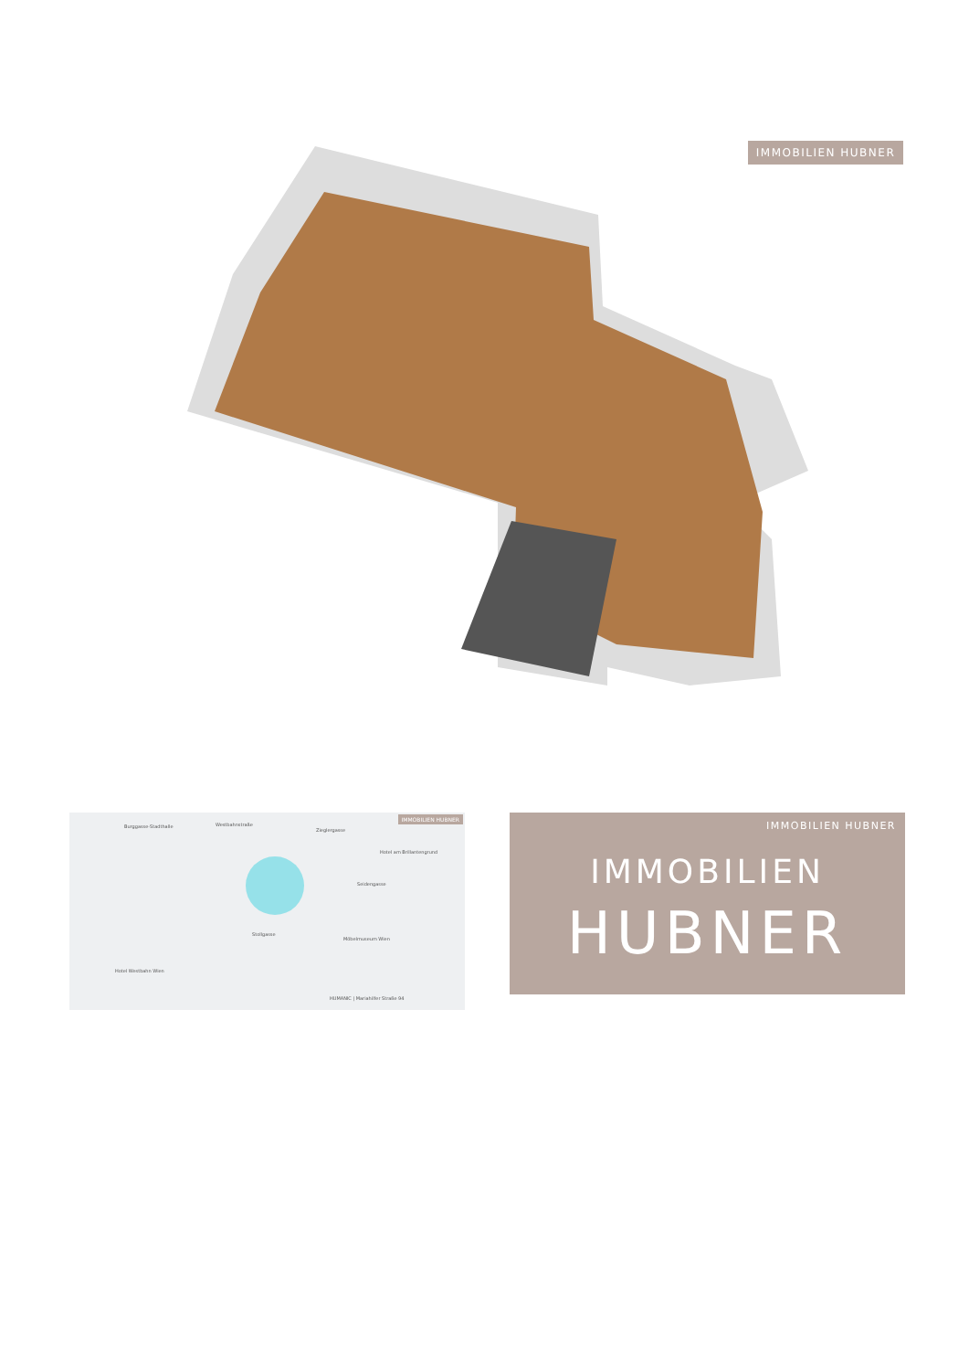IMMOBILIEN HUBNER
IMMOBILIEN HUBNER
Burggasse-Stadthalle Westbahnstraße
Zieglergasse
Hotel am Brillantengrund
Seidengasse
Stollgasse
Möbelmuseum Wien
HUMANIC | Mariahilfer Straße 94
Hotel Westbahn Wien
IMMOBILIEN HUBNER
IMMOBILIEN
HUBNER